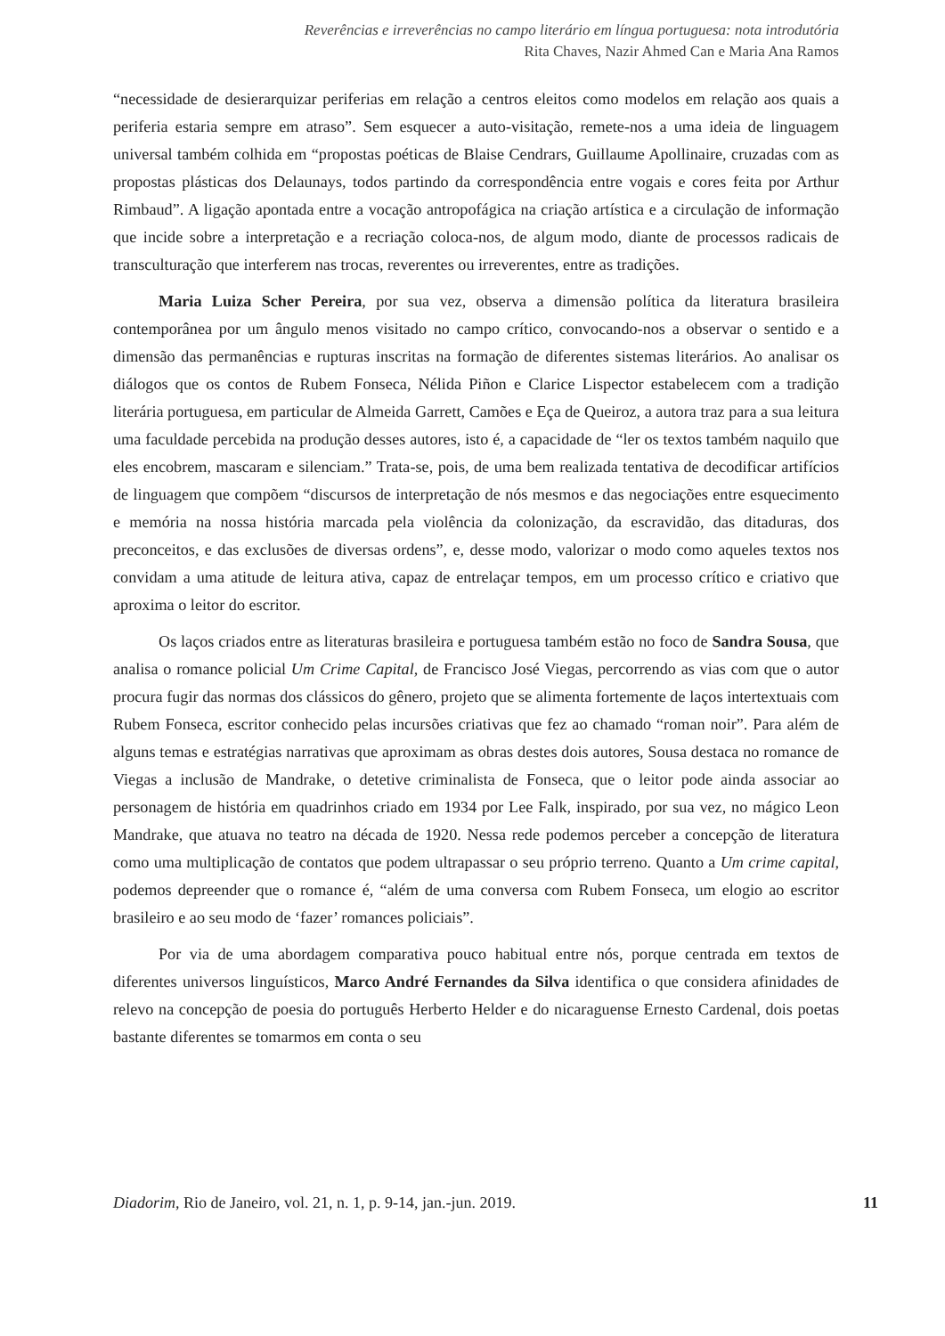Reverências e irreverências no campo literário em língua portuguesa: nota introdutória
Rita Chaves, Nazir Ahmed Can e Maria Ana Ramos
“necessidade de desierarquizar periferias em relação a centros eleitos como modelos em relação aos quais a periferia estaria sempre em atraso”. Sem esquecer a auto-visitação, remete-nos a uma ideia de linguagem universal também colhida em “propostas poéticas de Blaise Cendrars, Guillaume Apollinaire, cruzadas com as propostas plásticas dos Delaunays, todos partindo da correspondência entre vogais e cores feita por Arthur Rimbaud”. A ligação apontada entre a vocação antropofágica na criação artística e a circulação de informação que incide sobre a interpretação e a recriação coloca-nos, de algum modo, diante de processos radicais de transculturação que interferem nas trocas, reverentes ou irreverentes, entre as tradições.
Maria Luiza Scher Pereira, por sua vez, observa a dimensão política da literatura brasileira contemporânea por um ângulo menos visitado no campo crítico, convocando-nos a observar o sentido e a dimensão das permanências e rupturas inscritas na formação de diferentes sistemas literários. Ao analisar os diálogos que os contos de Rubem Fonseca, Nélida Piñon e Clarice Lispector estabelecem com a tradição literária portuguesa, em particular de Almeida Garrett, Camões e Eça de Queiroz, a autora traz para a sua leitura uma faculdade percebida na produção desses autores, isto é, a capacidade de “ler os textos também naquilo que eles encobrem, mascaram e silenciam.” Trata-se, pois, de uma bem realizada tentativa de decodificar artifícios de linguagem que compõem “discursos de interpretação de nós mesmos e das negociações entre esquecimento e memória na nossa história marcada pela violência da colonização, da escravidão, das ditaduras, dos preconceitos, e das exclusões de diversas ordens”, e, desse modo, valorizar o modo como aqueles textos nos convidam a uma atitude de leitura ativa, capaz de entrelaçar tempos, em um processo crítico e criativo que aproxima o leitor do escritor.
Os laços criados entre as literaturas brasileira e portuguesa também estão no foco de Sandra Sousa, que analisa o romance policial Um Crime Capital, de Francisco José Viegas, percorrendo as vias com que o autor procura fugir das normas dos clássicos do gênero, projeto que se alimenta fortemente de laços intertextuais com Rubem Fonseca, escritor conhecido pelas incursões criativas que fez ao chamado “roman noir”. Para além de alguns temas e estratégias narrativas que aproximam as obras destes dois autores, Sousa destaca no romance de Viegas a inclusão de Mandrake, o detetive criminalista de Fonseca, que o leitor pode ainda associar ao personagem de história em quadrinhos criado em 1934 por Lee Falk, inspirado, por sua vez, no mágico Leon Mandrake, que atuava no teatro na década de 1920. Nessa rede podemos perceber a concepção de literatura como uma multiplicação de contatos que podem ultrapassar o seu próprio terreno. Quanto a Um crime capital, podemos depreender que o romance é, “além de uma conversa com Rubem Fonseca, um elogio ao escritor brasileiro e ao seu modo de ‘fazer’ romances policiais”.
Por via de uma abordagem comparativa pouco habitual entre nós, porque centrada em textos de diferentes universos linguísticos, Marco André Fernandes da Silva identifica o que considera afinidades de relevo na concepção de poesia do português Herberto Helder e do nicaraguense Ernesto Cardenal, dois poetas bastante diferentes se tomarmos em conta o seu
Diadorim, Rio de Janeiro, vol. 21, n. 1, p. 9-14, jan.-jun. 2019. 11